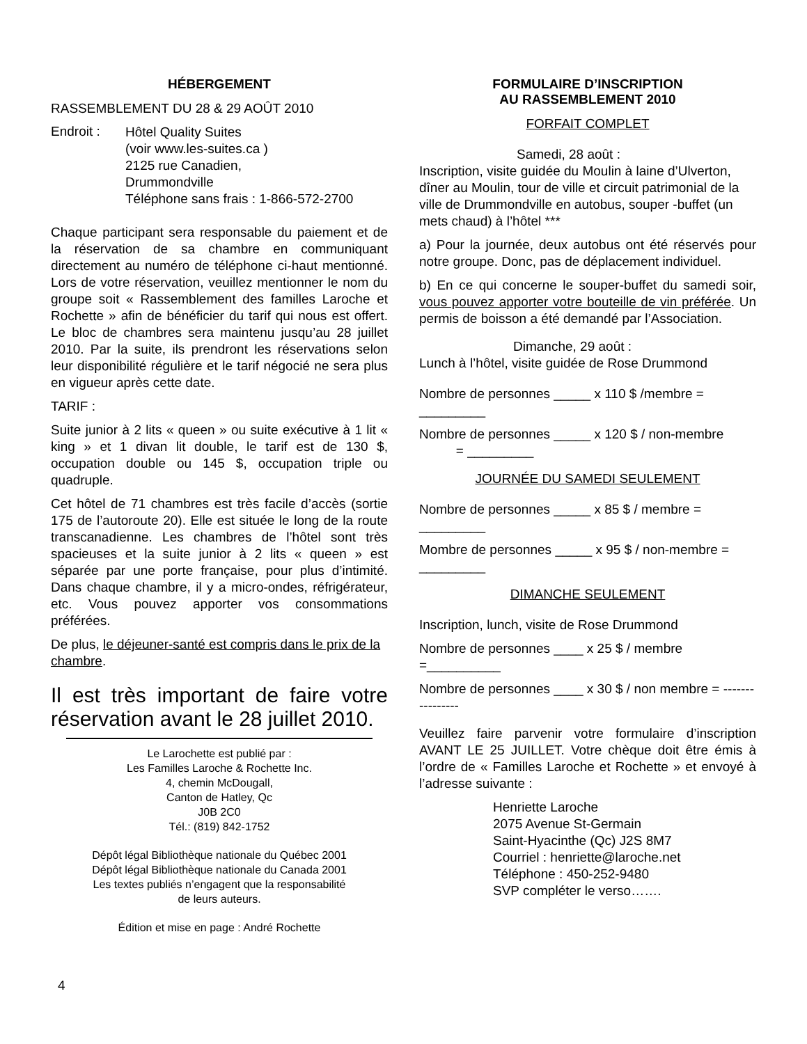HÉBERGEMENT
RASSEMBLEMENT DU 28 & 29 AOÛT 2010
Endroit :
Hôtel Quality Suites
(voir www.les-suites.ca )
2125 rue Canadien,
Drummondville
Téléphone sans frais : 1-866-572-2700
Chaque participant sera responsable du paiement et de la réservation de sa chambre en communiquant directement au numéro de téléphone ci-haut mentionné. Lors de votre réservation, veuillez mentionner le nom du groupe soit « Rassemblement des familles Laroche et Rochette » afin de bénéficier du tarif qui nous est offert. Le bloc de chambres sera maintenu jusqu’au 28 juillet 2010. Par la suite, ils prendront les réservations selon leur disponibilité régulière et le tarif négocié ne sera plus en vigueur après cette date.
TARIF :
Suite junior à 2 lits « queen » ou suite exécutive à 1 lit « king » et 1 divan lit double, le tarif est de 130 $, occupation double ou 145 $, occupation triple ou quadruple.
Cet hôtel de 71 chambres est très facile d’accès (sortie 175 de l’autoroute 20). Elle est située le long de la route transcanadienne. Les chambres de l’hôtel sont très spacieuses et la suite junior à 2 lits « queen » est séparée par une porte française, pour plus d’intimité. Dans chaque chambre, il y a micro-ondes, réfrigérateur, etc. Vous pouvez apporter vos consommations préférées.
De plus, le déjeuner-santé est compris dans le prix de la chambre.
Il est très important de faire votre réservation avant le 28 juillet 2010.
Le Larochette est publié par :
Les Familles Laroche & Rochette Inc.
4, chemin McDougall,
Canton de Hatley, Qc
J0B 2C0
Tél.: (819) 842-1752
Dépôt légal Bibliothèque nationale du Québec 2001
Dépôt légal Bibliothèque nationale du Canada 2001
Les textes publiés n’engagent que la responsabilité
de leurs auteurs.
Édition et mise en page : André Rochette
FORMULAIRE D’INSCRIPTION
AU RASSEMBLEMENT 2010
FORFAIT COMPLET
Samedi, 28 août :
Inscription, visite guidée du Moulin à laine d’Ulverton, dîner au Moulin, tour de ville et circuit patrimonial de la ville de Drummondville en autobus, souper -buffet (un mets chaud) à l’hôtel ***
a) Pour la journée, deux autobus ont été réservés pour notre groupe. Donc, pas de déplacement individuel.
b) En ce qui concerne le souper-buffet du samedi soir, vous pouvez apporter votre bouteille de vin préférée. Un permis de boisson a été demandé par l’Association.
Dimanche, 29 août :
Lunch à l’hôtel, visite guidée de Rose Drummond
Nombre de personnes _____ x 110 $ /membre = _________
Nombre de personnes _____ x 120 $ / non-membre
= _________
JOURNÉE DU SAMEDI SEULEMENT
Nombre de personnes _____ x 85 $ / membre = _________
Mombre de personnes _____ x 95 $ / non-membre = _________
DIMANCHE SEULEMENT
Inscription, lunch, visite de Rose Drummond
Nombre de personnes ____ x 25 $ / membre =__________
Nombre de personnes ____ x 30 $ / non membre = ----------------
Veuillez faire parvenir votre formulaire d’inscription AVANT LE 25 JUILLET. Votre chèque doit être émis à l’ordre de « Familles Laroche et Rochette » et envoyé à l’adresse suivante :
Henriette Laroche
2075 Avenue St-Germain
Saint-Hyacinthe (Qc) J2S 8M7
Courriel : henriette@laroche.net
Téléphone : 450-252-9480
SVP compléter le verso…….
4